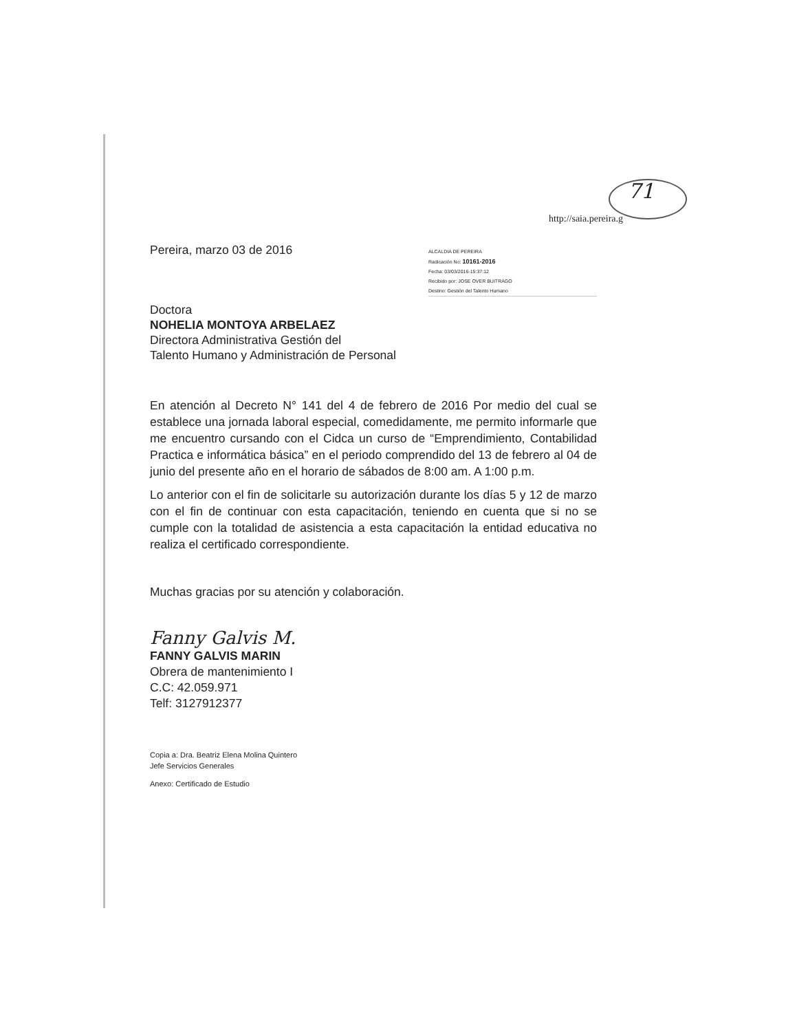71
http://saia.pereira.g
Pereira, marzo 03 de 2016
ALCALDIA DE PEREIRA
Radicación No: 10161-2016
Fecha: 03/03/2016-15:37:12
Recibido por: JOSE OVER BUITRAGO
Destino: Gestión del Talento Humano
Doctora
NOHELIA MONTOYA ARBELAEZ
Directora Administrativa Gestión del
Talento Humano y Administración de Personal
En atención al Decreto N° 141 del 4 de febrero de 2016 Por medio del cual se establece una jornada laboral especial, comedidamente, me permito informarle que me encuentro cursando con el Cidca un curso de “Emprendimiento, Contabilidad Practica e informática básica” en el periodo comprendido del 13 de febrero al 04 de junio del presente año en el horario de sábados de 8:00 am. A 1:00 p.m.
Lo anterior con el fin de solicitarle su autorización durante los días 5 y 12 de marzo con el fin de continuar con esta capacitación, teniendo en cuenta que si no se cumple con la totalidad de asistencia a esta capacitación la entidad educativa no realiza el certificado correspondiente.
Muchas gracias por su atención y colaboración.
Fanny Galvis M.
FANNY GALVIS MARIN
Obrera de mantenimiento I
C.C: 42.059.971
Telf: 3127912377
Copia a: Dra. Beatriz Elena Molina Quintero
Jefe Servicios Generales
Anexo: Certificado de Estudio